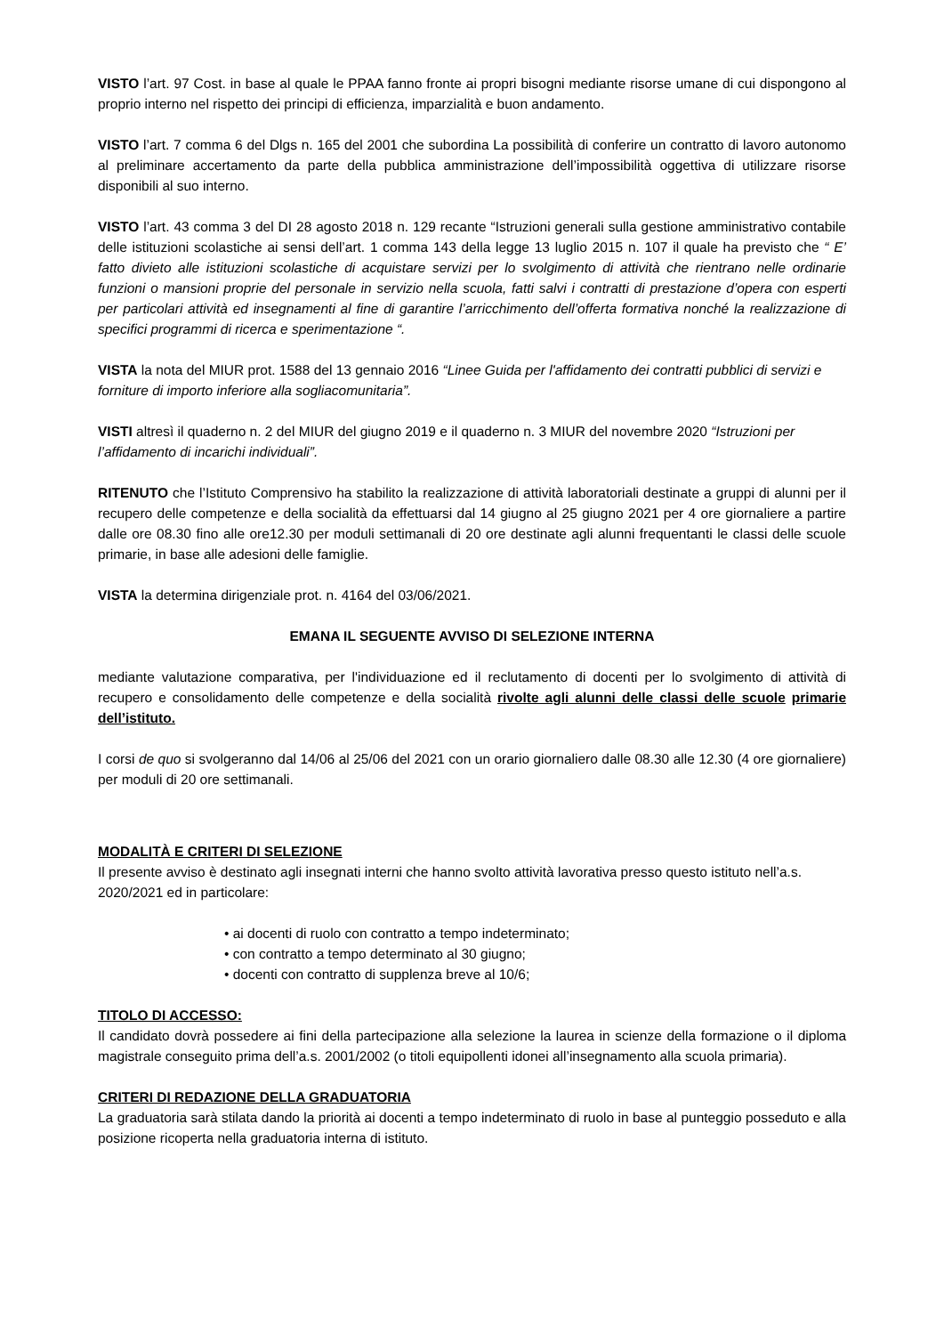VISTO l’art. 97 Cost. in base al quale le PPAA fanno fronte ai propri bisogni mediante risorse umane di cui dispongono al proprio interno nel rispetto dei principi di efficienza, imparzialità e buon andamento.
VISTO l’art. 7 comma 6 del Dlgs n. 165 del 2001 che subordina La possibilità di conferire un contratto di lavoro autonomo al preliminare accertamento da parte della pubblica amministrazione dell’impossibilità oggettiva di utilizzare risorse disponibili al suo interno.
VISTO l’art. 43 comma 3 del DI 28 agosto 2018 n. 129 recante “Istruzioni generali sulla gestione amministrativo contabile delle istituzioni scolastiche ai sensi dell’art. 1 comma 143 della legge 13 luglio 2015 n. 107 il quale ha previsto che “ E’ fatto divieto alle istituzioni scolastiche di acquistare servizi per lo svolgimento di attività che rientrano nelle ordinarie funzioni o mansioni proprie del personale in servizio nella scuola, fatti salvi i contratti di prestazione d’opera con esperti per particolari attività ed insegnamenti al fine di garantire l’arricchimento dell’offerta formativa nonché la realizzazione di specifici programmi di ricerca e sperimentazione “.
VISTA la nota del MIUR prot. 1588 del 13 gennaio 2016 “Linee Guida per l'affidamento dei contratti pubblici di servizi e forniture di importo inferiore alla sogliacomunitaria”.
VISTI altresì il quaderno n. 2 del MIUR del giugno 2019 e il quaderno n. 3 MIUR del novembre 2020 “Istruzioni per l’affidamento di incarichi individuali”.
RITENUTO che l’Istituto Comprensivo ha stabilito la realizzazione di attività laboratoriali destinate a gruppi di alunni per il recupero delle competenze e della socialità da effettuarsi dal 14 giugno al 25 giugno 2021 per 4 ore giornaliere a partire dalle ore 08.30 fino alle ore12.30 per moduli settimanali di 20 ore destinate agli alunni frequentanti le classi delle scuole primarie, in base alle adesioni delle famiglie.
VISTA la determina dirigenziale prot. n. 4164 del 03/06/2021.
EMANA IL SEGUENTE AVVISO DI SELEZIONE INTERNA
mediante valutazione comparativa, per l'individuazione ed il reclutamento di docenti per lo svolgimento di attività di recupero e consolidamento delle competenze e della socialità rivolte agli alunni delle classi delle scuole primarie dell’istituto.
I corsi de quo si svolgeranno dal 14/06 al 25/06 del 2021 con un orario giornaliero dalle 08.30 alle 12.30 (4 ore giornaliere) per moduli di 20 ore settimanali.
MODALITÀ E CRITERI DI SELEZIONE
Il presente avviso è destinato agli insegnati interni che hanno svolto attività lavorativa presso questo istituto nell’a.s. 2020/2021 ed in particolare:
• ai docenti di ruolo con contratto a tempo indeterminato;
• con contratto a tempo determinato al 30 giugno;
• docenti con contratto di supplenza breve al 10/6;
TITOLO DI ACCESSO:
Il candidato dovrà possedere ai fini della partecipazione alla selezione la laurea in scienze della formazione o il diploma magistrale conseguito prima dell’a.s. 2001/2002 (o titoli equipollenti idonei all’insegnamento alla scuola primaria).
CRITERI DI REDAZIONE DELLA GRADUATORIA
La graduatoria sarà stilata dando la priorità ai docenti a tempo indeterminato di ruolo in base al punteggio posseduto e alla posizione ricoperta nella graduatoria interna di istituto.